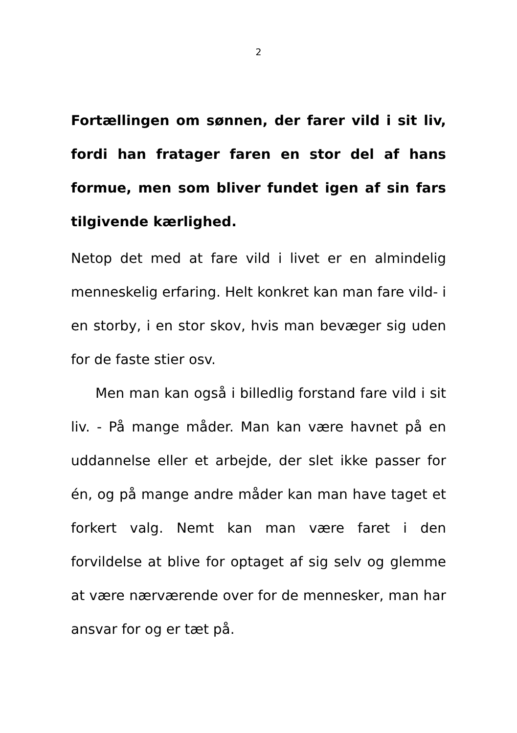2
Fortællingen om sønnen, der farer vild i sit liv, fordi han fratager faren en stor del af hans formue, men som bliver fundet igen af sin fars tilgivende kærlighed.
Netop det med at fare vild i livet er en almindelig menneskelig erfaring. Helt konkret kan man fare vild- i en storby, i en stor skov, hvis man bevæger sig uden for de faste stier osv.
Men man kan også i billedlig forstand fare vild i sit liv. - På mange måder. Man kan være havnet på en uddannelse eller et arbejde, der slet ikke passer for én, og på mange andre måder kan man have taget et forkert valg. Nemt kan man være faret i den forvildelse at blive for optaget af sig selv og glemme at være nærværende over for de mennesker, man har ansvar for og er tæt på.